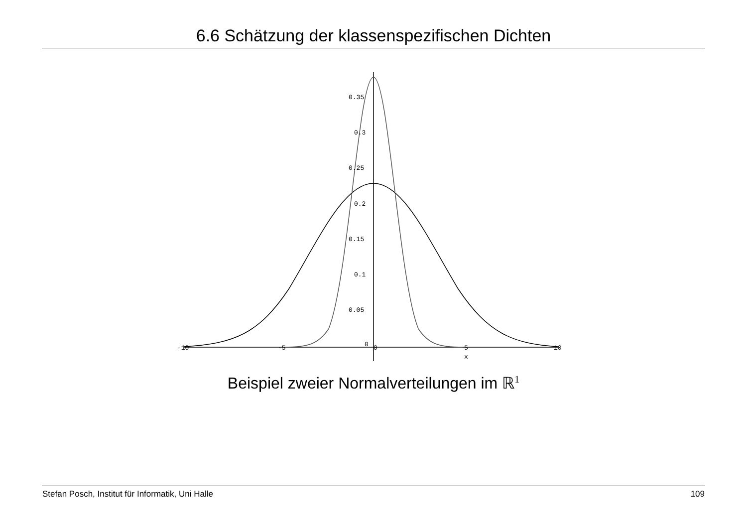6.6 Schätzung der klassenspezifischen Dichten
0.35
0.3
0.25
0.2
0.15
0.1
0.05
0
-10
-5
0
5
10
x
Beispiel zweier Normalverteilungen im ℝ<sup>1</sup>
Stefan Posch, Institut für Informatik, Uni Halle 109